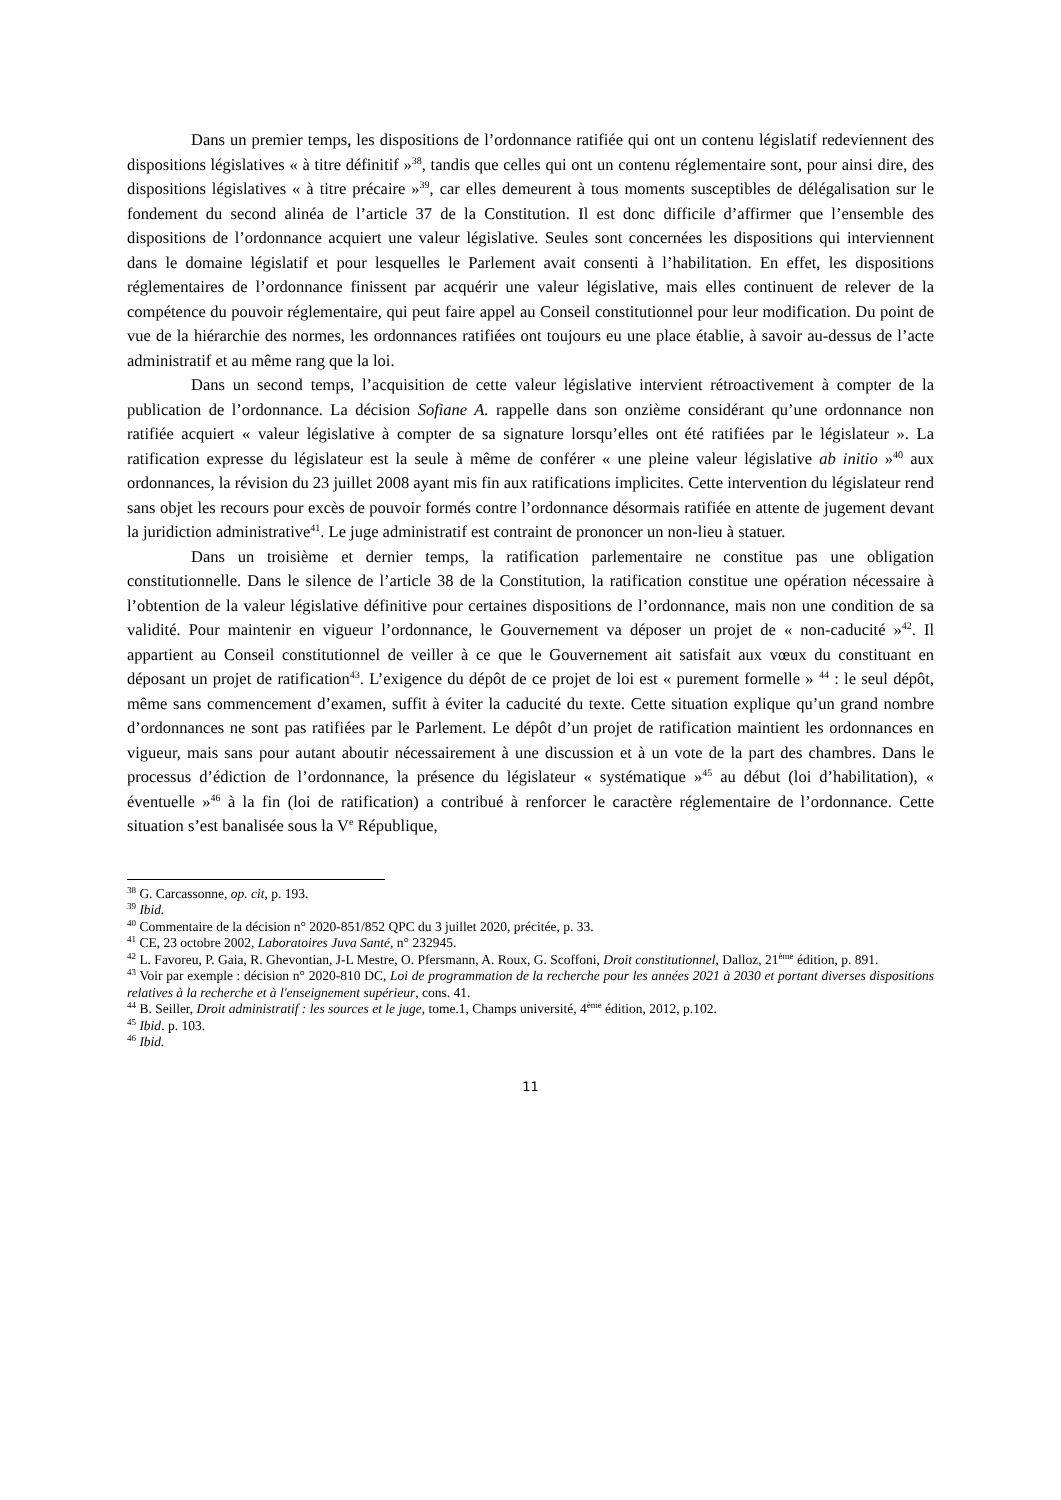Dans un premier temps, les dispositions de l’ordonnance ratifiée qui ont un contenu législatif redeviennent des dispositions législatives « à titre définitif »<sup>38</sup>, tandis que celles qui ont un contenu réglementaire sont, pour ainsi dire, des dispositions législatives « à titre précaire »<sup>39</sup>, car elles demeurent à tous moments susceptibles de délégalisation sur le fondement du second alinéa de l’article 37 de la Constitution. Il est donc difficile d’affirmer que l’ensemble des dispositions de l’ordonnance acquiert une valeur législative. Seules sont concernées les dispositions qui interviennent dans le domaine législatif et pour lesquelles le Parlement avait consenti à l’habilitation. En effet, les dispositions réglementaires de l’ordonnance finissent par acquérir une valeur législative, mais elles continuent de relever de la compétence du pouvoir réglementaire, qui peut faire appel au Conseil constitutionnel pour leur modification. Du point de vue de la hiérarchie des normes, les ordonnances ratifiées ont toujours eu une place établie, à savoir au-dessus de l’acte administratif et au même rang que la loi.
Dans un second temps, l’acquisition de cette valeur législative intervient rétroactivement à compter de la publication de l’ordonnance. La décision Sofiane A. rappelle dans son onzième considérant qu’une ordonnance non ratifiée acquiert « valeur législative à compter de sa signature lorsqu’elles ont été ratifiées par le législateur ». La ratification expresse du législateur est la seule à même de conférer « une pleine valeur législative ab initio »<sup>40</sup> aux ordonnances, la révision du 23 juillet 2008 ayant mis fin aux ratifications implicites. Cette intervention du législateur rend sans objet les recours pour excès de pouvoir formés contre l’ordonnance désormais ratifiée en attente de jugement devant la juridiction administrative<sup>41</sup>. Le juge administratif est contraint de prononcer un non-lieu à statuer.
Dans un troisième et dernier temps, la ratification parlementaire ne constitue pas une obligation constitutionnelle. Dans le silence de l’article 38 de la Constitution, la ratification constitue une opération nécessaire à l’obtention de la valeur législative définitive pour certaines dispositions de l’ordonnance, mais non une condition de sa validité. Pour maintenir en vigueur l’ordonnance, le Gouvernement va déposer un projet de « non-caducité »<sup>42</sup>. Il appartient au Conseil constitutionnel de veiller à ce que le Gouvernement ait satisfait aux vœux du constituant en déposant un projet de ratification<sup>43</sup>. L’exigence du dépôt de ce projet de loi est « purement formelle » <sup>44</sup> : le seul dépôt, même sans commencement d’examen, suffit à éviter la caducité du texte. Cette situation explique qu’un grand nombre d’ordonnances ne sont pas ratifiées par le Parlement. Le dépôt d’un projet de ratification maintient les ordonnances en vigueur, mais sans pour autant aboutir nécessairement à une discussion et à un vote de la part des chambres. Dans le processus d’édiction de l’ordonnance, la présence du législateur « systématique »<sup>45</sup> au début (loi d’habilitation), « éventuelle »<sup>46</sup> à la fin (loi de ratification) a contribué à renforcer le caractère réglementaire de l’ordonnance. Cette situation s’est banalisée sous la V<sup>e</sup> République,
<sup>38</sup> G. Carcassonne, op. cit, p. 193.
<sup>39</sup> Ibid.
<sup>40</sup> Commentaire de la décision n° 2020-851/852 QPC du 3 juillet 2020, précitée, p. 33.
<sup>41</sup> CE, 23 octobre 2002, Laboratoires Juva Santé, n° 232945.
<sup>42</sup> L. Favoreu, P. Gaia, R. Ghevontian, J-L Mestre, O. Pfersmann, A. Roux, G. Scoffoni, Droit constitutionnel, Dalloz, 21<sup>ème</sup> édition, p. 891.
<sup>43</sup> Voir par exemple : décision n° 2020-810 DC, Loi de programmation de la recherche pour les années 2021 à 2030 et portant diverses dispositions relatives à la recherche et à l'enseignement supérieur, cons. 41.
<sup>44</sup> B. Seiller, Droit administratif : les sources et le juge, tome.1, Champs université, 4<sup>ème</sup> édition, 2012, p.102.
<sup>45</sup> Ibid. p. 103.
<sup>46</sup> Ibid.
11